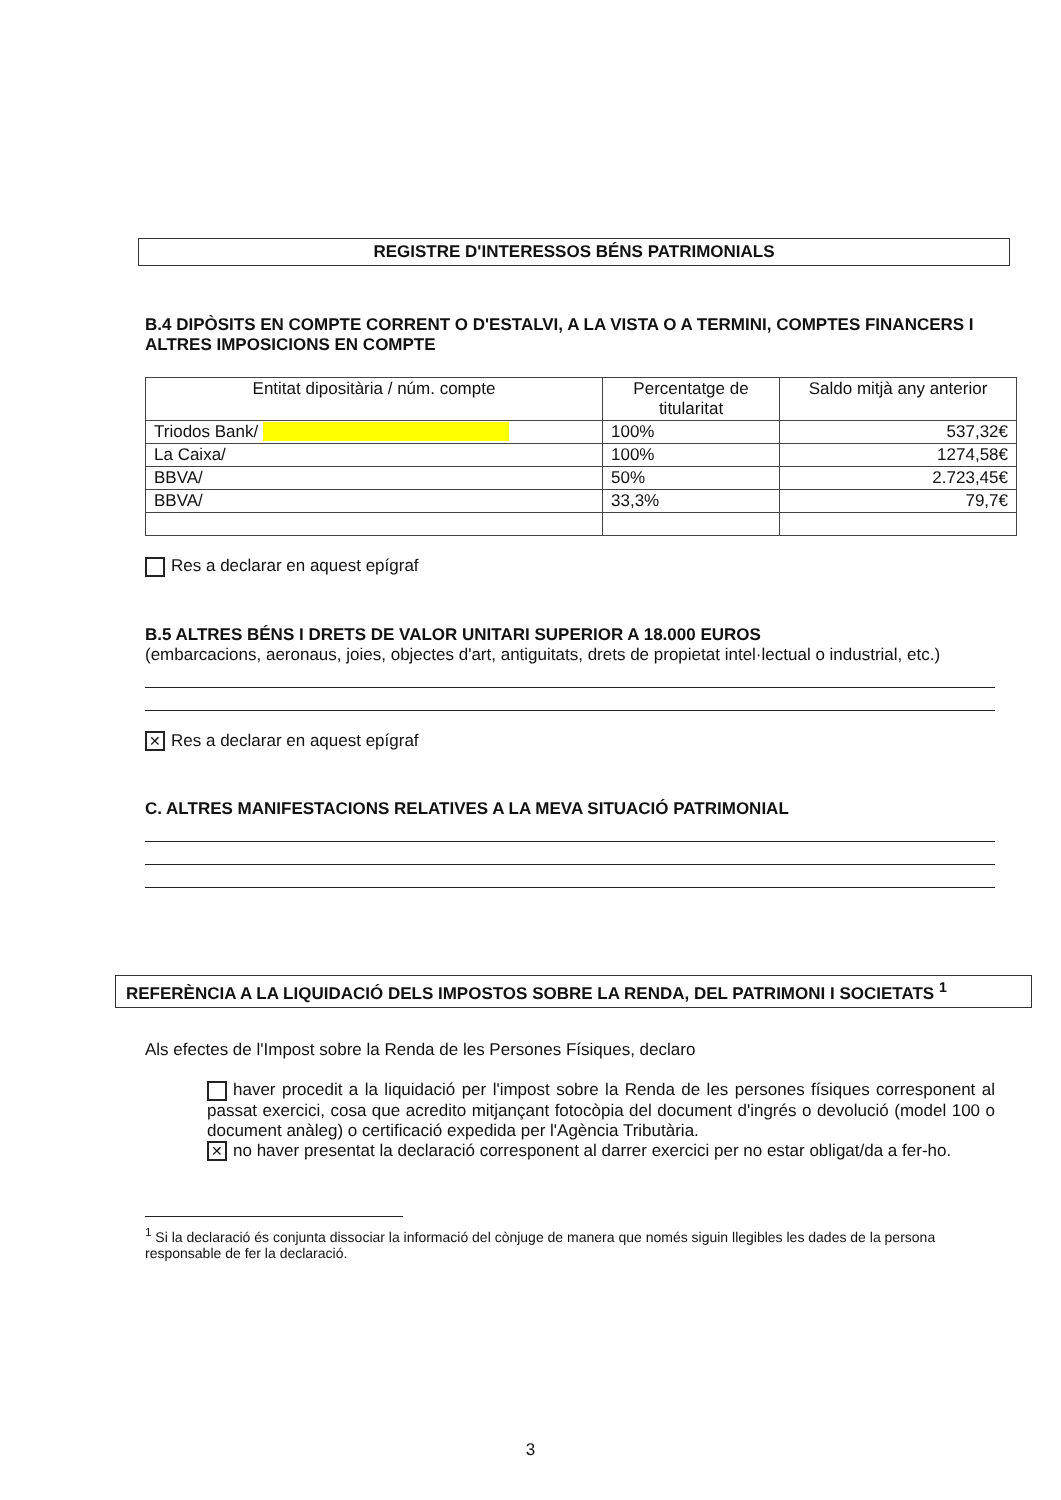REGISTRE D'INTERESSOS BÉNS PATRIMONIALS
B.4 DIPÒSITS EN COMPTE CORRENT O D'ESTALVI, A LA VISTA O A TERMINI, COMPTES FINANCERS I ALTRES IMPOSICIONS EN COMPTE
| Entitat dipositària / núm. compte | Percentatge de titularitat | Saldo mitjà any anterior |
| Triodos Bank/ | 100% | 537,32€ |
| La Caixa/ | 100% | 1274,58€ |
| BBVA/ | 50% | 2.723,45€ |
| BBVA/ | 33,3% | 79,7€ |
Res a declarar en aquest epígraf
B.5 ALTRES BÉNS I DRETS DE VALOR UNITARI SUPERIOR A 18.000 EUROS
(embarcacions, aeronaus, joies, objectes d'art, antiguitats, drets de propietat intel·lectual o industrial, etc.)
✕ Res a declarar en aquest epígraf
C. ALTRES MANIFESTACIONS RELATIVES A LA MEVA SITUACIÓ PATRIMONIAL
REFERÈNCIA A LA LIQUIDACIÓ DELS IMPOSTOS SOBRE LA RENDA, DEL PATRIMONI I SOCIETATS <sup>1</sup>
Als efectes de l'Impost sobre la Renda de les Persones Físiques, declaro
haver procedit a la liquidació per l'impost sobre la Renda de les persones físiques corresponent al passat exercici, cosa que acredito mitjançant fotocòpia del document d'ingrés o devolució (model 100 o document anàleg) o certificació expedida per l'Agència Tributària.
✕ no haver presentat la declaració corresponent al darrer exercici per no estar obligat/da a fer-ho.
<sup>1</sup> Si la declaració és conjunta dissociar la informació del cònjuge de manera que només siguin llegibles les dades de la persona responsable de fer la declaració.
3